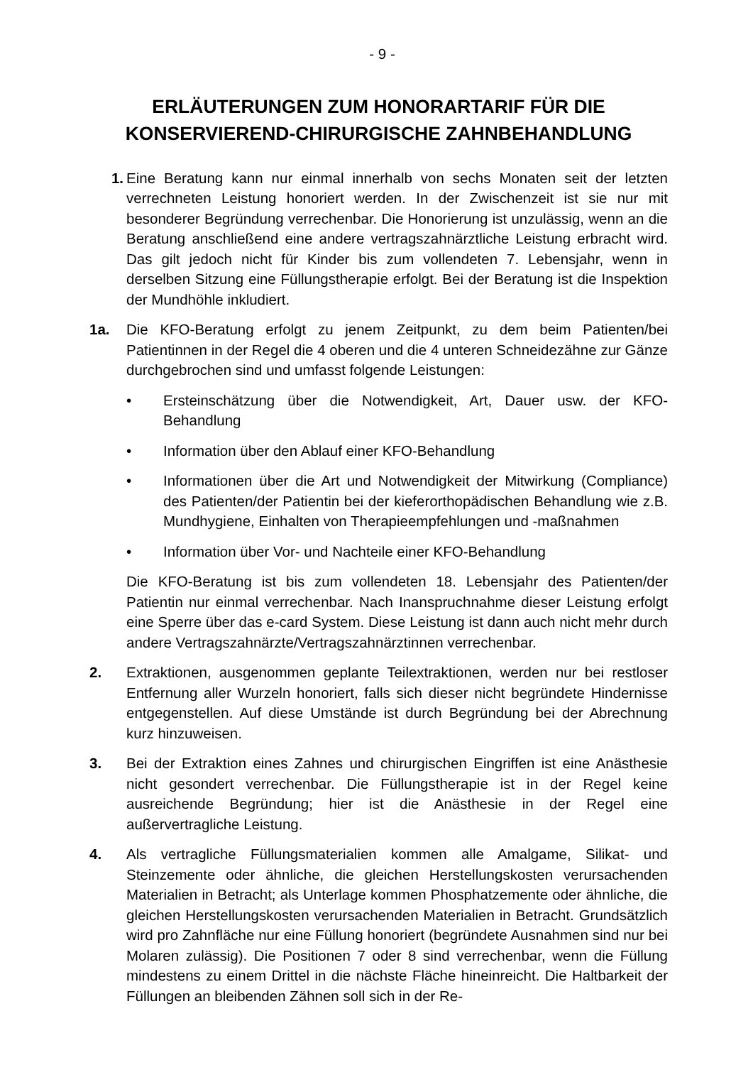- 9 -
ERLÄUTERUNGEN ZUM HONORARTARIF FÜR DIE KONSERVIEREND-CHIRURGISCHE ZAHNBEHANDLUNG
1. Eine Beratung kann nur einmal innerhalb von sechs Monaten seit der letzten verrechneten Leistung honoriert werden. In der Zwischenzeit ist sie nur mit besonderer Begründung verrechenbar. Die Honorierung ist unzulässig, wenn an die Beratung anschließend eine andere vertragszahnärztliche Leistung erbracht wird. Das gilt jedoch nicht für Kinder bis zum vollendeten 7. Lebensjahr, wenn in derselben Sitzung eine Füllungstherapie erfolgt. Bei der Beratung ist die Inspektion der Mundhöhle inkludiert.
1a. Die KFO-Beratung erfolgt zu jenem Zeitpunkt, zu dem beim Patienten/bei Patientinnen in der Regel die 4 oberen und die 4 unteren Schneidezähne zur Gänze durchgebrochen sind und umfasst folgende Leistungen:
• Ersteinschätzung über die Notwendigkeit, Art, Dauer usw. der KFO-Behandlung
• Information über den Ablauf einer KFO-Behandlung
• Informationen über die Art und Notwendigkeit der Mitwirkung (Compliance) des Patienten/der Patientin bei der kieferorthopädischen Behandlung wie z.B. Mundhygiene, Einhalten von Therapieempfehlungen und -maßnahmen
• Information über Vor- und Nachteile einer KFO-Behandlung
Die KFO-Beratung ist bis zum vollendeten 18. Lebensjahr des Patienten/der Patientin nur einmal verrechenbar. Nach Inanspruchnahme dieser Leistung erfolgt eine Sperre über das e-card System. Diese Leistung ist dann auch nicht mehr durch andere Vertragszahnärzte/Vertragszahnärztinnen verrechenbar.
2. Extraktionen, ausgenommen geplante Teilextraktionen, werden nur bei restloser Entfernung aller Wurzeln honoriert, falls sich dieser nicht begründete Hindernisse entgegenstellen. Auf diese Umstände ist durch Begründung bei der Abrechnung kurz hinzuweisen.
3. Bei der Extraktion eines Zahnes und chirurgischen Eingriffen ist eine Anästhesie nicht gesondert verrechenbar. Die Füllungstherapie ist in der Regel keine ausreichende Begründung; hier ist die Anästhesie in der Regel eine außervertragliche Leistung.
4. Als vertragliche Füllungsmaterialien kommen alle Amalgame, Silikat- und Steinzemente oder ähnliche, die gleichen Herstellungskosten verursachenden Materialien in Betracht; als Unterlage kommen Phosphatzemente oder ähnliche, die gleichen Herstellungskosten verursachenden Materialien in Betracht. Grundsätzlich wird pro Zahnfläche nur eine Füllung honoriert (begründete Ausnahmen sind nur bei Molaren zulässig). Die Positionen 7 oder 8 sind verrechenbar, wenn die Füllung mindestens zu einem Drittel in die nächste Fläche hineinreicht. Die Haltbarkeit der Füllungen an bleibenden Zähnen soll sich in der Re-